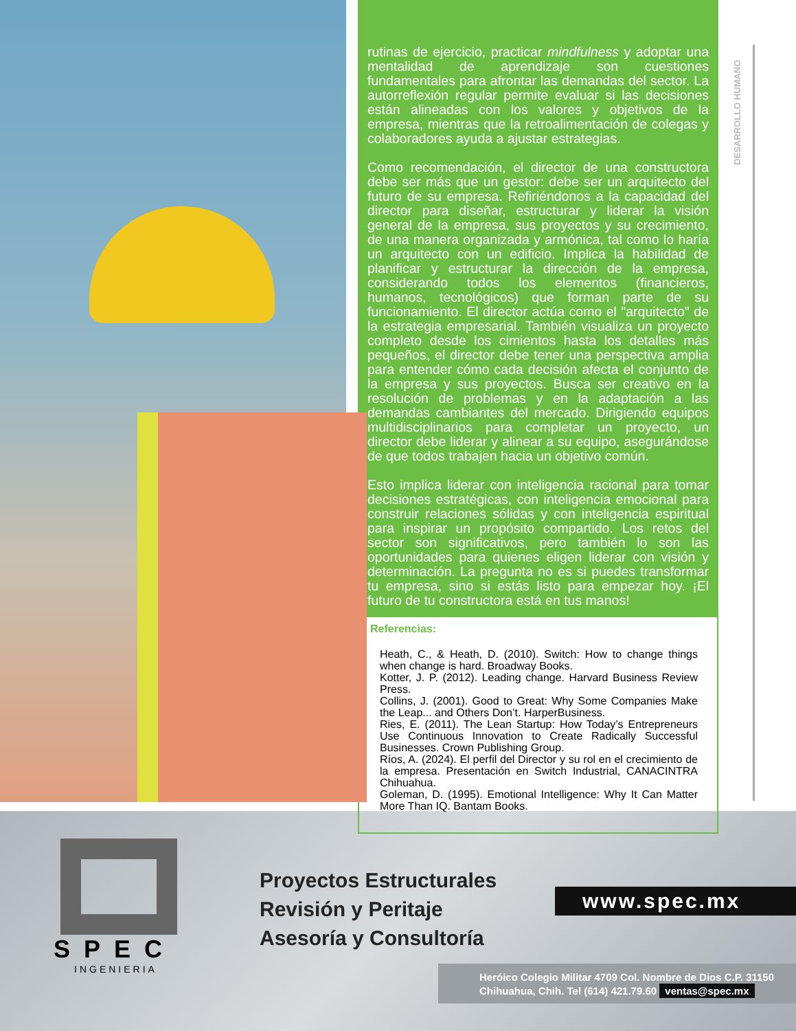rutinas de ejercicio, practicar mindfulness y adoptar una mentalidad de aprendizaje son cuestiones fundamentales para afrontar las demandas del sector. La autorreflexión regular permite evaluar si las decisiones están alineadas con los valores y objetivos de la empresa, mientras que la retroalimentación de colegas y colaboradores ayuda a ajustar estrategias.
Como recomendación, el director de una constructora debe ser más que un gestor: debe ser un arquitecto del futuro de su empresa. Refiriéndonos a la capacidad del director para diseñar, estructurar y liderar la visión general de la empresa, sus proyectos y su crecimiento, de una manera organizada y armónica, tal como lo haría un arquitecto con un edificio. Implica la habilidad de planificar y estructurar la dirección de la empresa, considerando todos los elementos (financieros, humanos, tecnológicos) que forman parte de su funcionamiento. El director actúa como el "arquitecto" de la estrategia empresarial. También visualiza un proyecto completo desde los cimientos hasta los detalles más pequeños, el director debe tener una perspectiva amplia para entender cómo cada decisión afecta el conjunto de la empresa y sus proyectos. Busca ser creativo en la resolución de problemas y en la adaptación a las demandas cambiantes del mercado. Dirigiendo equipos multidisciplinarios para completar un proyecto, un director debe liderar y alinear a su equipo, asegurándose de que todos trabajen hacia un objetivo común.
Esto implica liderar con inteligencia racional para tomar decisiones estratégicas, con inteligencia emocional para construir relaciones sólidas y con inteligencia espiritual para inspirar un propósito compartido. Los retos del sector son significativos, pero también lo son las oportunidades para quienes eligen liderar con visión y determinación. La pregunta no es si puedes transformar tu empresa, sino si estás listo para empezar hoy. ¡El futuro de tu constructora está en tus manos!
Referencias:
Heath, C., & Heath, D. (2010). Switch: How to change things when change is hard. Broadway Books.
Kotter, J. P. (2012). Leading change. Harvard Business Review Press.
Collins, J. (2001). Good to Great: Why Some Companies Make the Leap... and Others Don’t. HarperBusiness.
Ries, E. (2011). The Lean Startup: How Today’s Entrepreneurs Use Continuous Innovation to Create Radically Successful Businesses. Crown Publishing Group.
Ríos, A. (2024). El perfil del Director y su rol en el crecimiento de la empresa. Presentación en Switch Industrial, CANACINTRA Chihuahua.
Goleman, D. (1995). Emotional Intelligence: Why It Can Matter More Than IQ. Bantam Books.
DESARROLLO HUMANO
SPEC
INGENIERIA
Proyectos Estructurales
Revisión y Peritaje
Asesoría y Consultoría
www.spec.mx
Heróico Colegio Militar 4709 Col. Nombre de Dios C.P. 31150
Chihuahua, Chih. Tel (614) 421.79.60 ventas@spec.mx